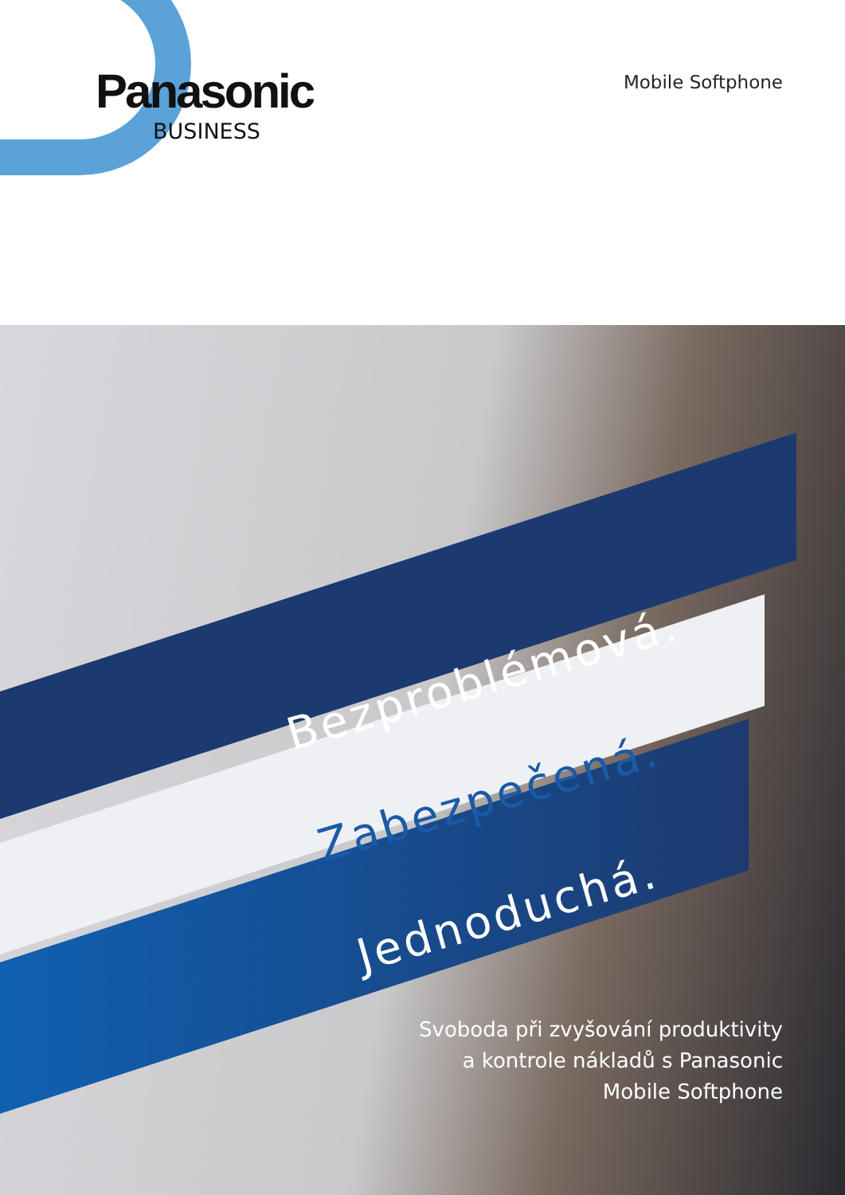Panasonic
BUSINESS
Mobile Softphone
Bezproblémová.
Zabezpečená.
Jednoduchá.
Svoboda při zvyšování produktivity
a kontrole nákladů s Panasonic
Mobile Softphone